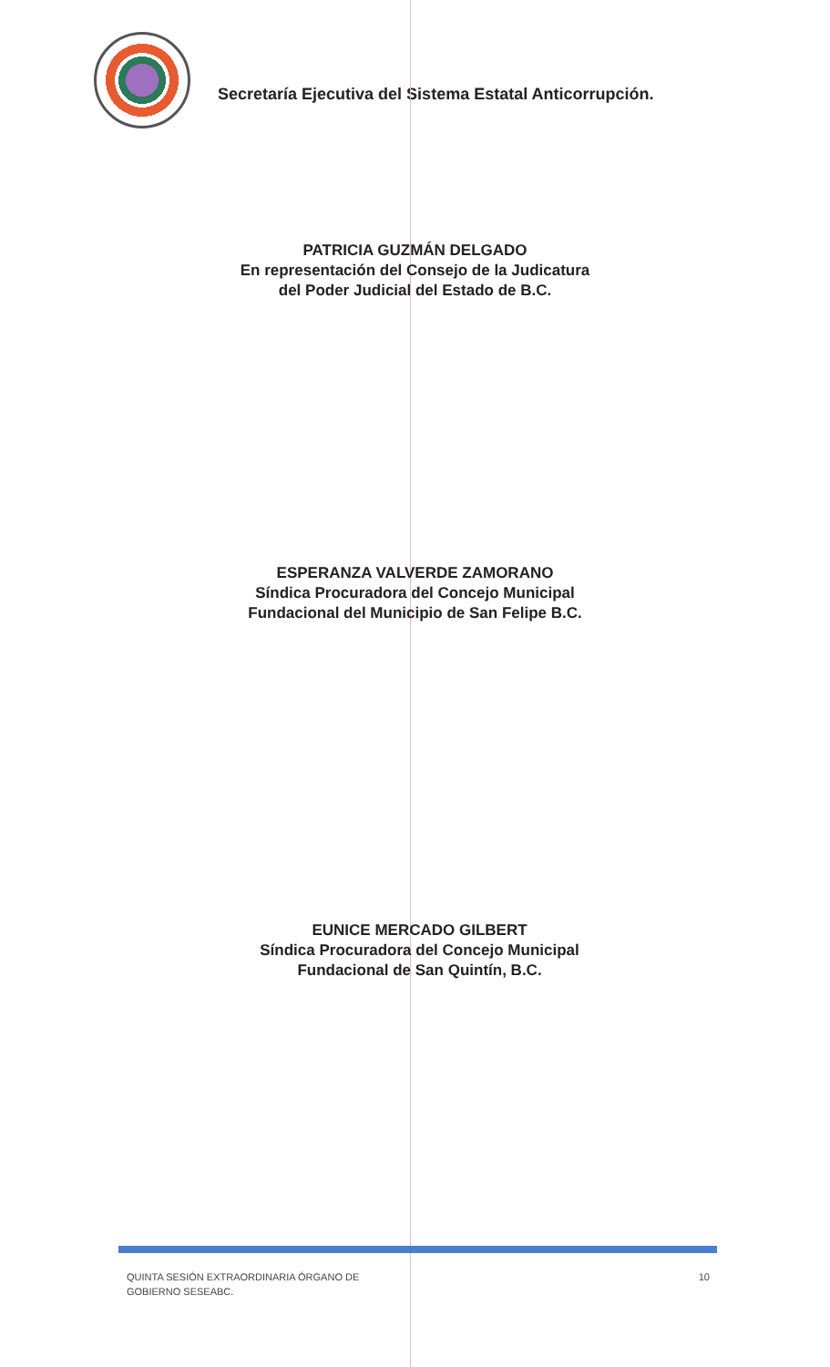Secretaría Ejecutiva del Sistema Estatal Anticorrupción.
PATRICIA GUZMÁN DELGADO
En representación del Consejo de la Judicatura
del Poder Judicial del Estado de B.C.
ESPERANZA VALVERDE ZAMORANO
Síndica Procuradora del Concejo Municipal
Fundacional del Municipio de San Felipe B.C.
EUNICE MERCADO GILBERT
Síndica Procuradora del Concejo Municipal
Fundacional de San Quintín, B.C.
QUINTA SESIÓN EXTRAORDINARIA ÓRGANO DE
GOBIERNO SESEABC.
10